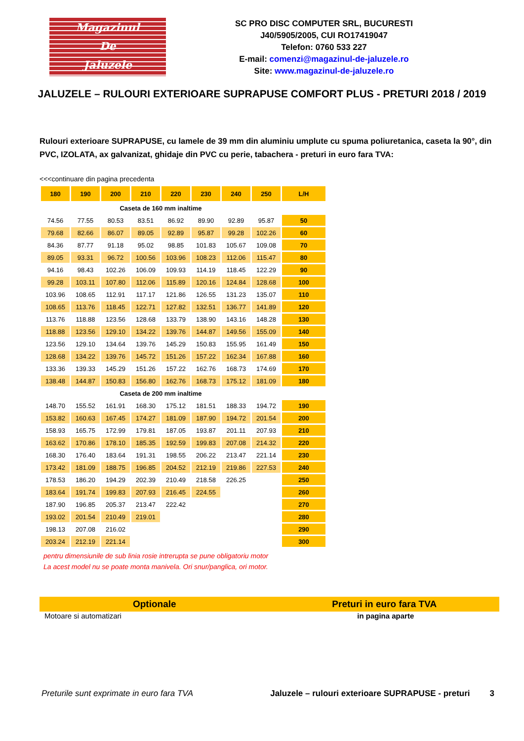Magazinul
De
Jaluzele
SC PRO DISC COMPUTER SRL, BUCURESTI
J40/5905/2005, CUI RO17419047
Telefon: 0760 533 227
E-mail: comenzi@magazinul-de-jaluzele.ro
Site: www.magazinul-de-jaluzele.ro
JALUZELE – RULOURI EXTERIOARE SUPRAPUSE COMFORT PLUS - PRETURI 2018 / 2019
Rulouri exterioare SUPRAPUSE, cu lamele de 39 mm din aluminiu umplute cu spuma poliuretanica, caseta la 90°, din PVC, IZOLATA, ax galvanizat, ghidaje din PVC cu perie, tabachera - preturi in euro fara TVA:
<<<continuare din pagina precedenta
| 180 | 190 | 200 | 210 | 220 | 230 | 240 | 250 | L/H |
| --- | --- | --- | --- | --- | --- | --- | --- | --- |
| Caseta de 160 mm inaltime | | | | | | | | |
| 74.56 | 77.55 | 80.53 | 83.51 | 86.92 | 89.90 | 92.89 | 95.87 | 50 |
| 79.68 | 82.66 | 86.07 | 89.05 | 92.89 | 95.87 | 99.28 | 102.26 | 60 |
| 84.36 | 87.77 | 91.18 | 95.02 | 98.85 | 101.83 | 105.67 | 109.08 | 70 |
| 89.05 | 93.31 | 96.72 | 100.56 | 103.96 | 108.23 | 112.06 | 115.47 | 80 |
| 94.16 | 98.43 | 102.26 | 106.09 | 109.93 | 114.19 | 118.45 | 122.29 | 90 |
| 99.28 | 103.11 | 107.80 | 112.06 | 115.89 | 120.16 | 124.84 | 128.68 | 100 |
| 103.96 | 108.65 | 112.91 | 117.17 | 121.86 | 126.55 | 131.23 | 135.07 | 110 |
| 108.65 | 113.76 | 118.45 | 122.71 | 127.82 | 132.51 | 136.77 | 141.89 | 120 |
| 113.76 | 118.88 | 123.56 | 128.68 | 133.79 | 138.90 | 143.16 | 148.28 | 130 |
| 118.88 | 123.56 | 129.10 | 134.22 | 139.76 | 144.87 | 149.56 | 155.09 | 140 |
| 123.56 | 129.10 | 134.64 | 139.76 | 145.29 | 150.83 | 155.95 | 161.49 | 150 |
| 128.68 | 134.22 | 139.76 | 145.72 | 151.26 | 157.22 | 162.34 | 167.88 | 160 |
| 133.36 | 139.33 | 145.29 | 151.26 | 157.22 | 162.76 | 168.73 | 174.69 | 170 |
| 138.48 | 144.87 | 150.83 | 156.80 | 162.76 | 168.73 | 175.12 | 181.09 | 180 |
| Caseta de 200 mm inaltime | | | | | | | | |
| 148.70 | 155.52 | 161.91 | 168.30 | 175.12 | 181.51 | 188.33 | 194.72 | 190 |
| 153.82 | 160.63 | 167.45 | 174.27 | 181.09 | 187.90 | 194.72 | 201.54 | 200 |
| 158.93 | 165.75 | 172.99 | 179.81 | 187.05 | 193.87 | 201.11 | 207.93 | 210 |
| 163.62 | 170.86 | 178.10 | 185.35 | 192.59 | 199.83 | 207.08 | 214.32 | 220 |
| 168.30 | 176.40 | 183.64 | 191.31 | 198.55 | 206.22 | 213.47 | 221.14 | 230 |
| 173.42 | 181.09 | 188.75 | 196.85 | 204.52 | 212.19 | 219.86 | 227.53 | 240 |
| 178.53 | 186.20 | 194.29 | 202.39 | 210.49 | 218.58 | 226.25 | | 250 |
| 183.64 | 191.74 | 199.83 | 207.93 | 216.45 | 224.55 | | | 260 |
| 187.90 | 196.85 | 205.37 | 213.47 | 222.42 | | | | 270 |
| 193.02 | 201.54 | 210.49 | 219.01 | | | | | 280 |
| 198.13 | 207.08 | 216.02 | | | | | | 290 |
| 203.24 | 212.19 | 221.14 | | | | | | 300 |
pentru dimensiunile de sub linia rosie intrerupta se pune obligatoriu motor
La acest model nu se poate monta manivela. Ori snur/panglica, ori motor.
Optionale Preturi in euro fara TVA
Motoare si automatizari in pagina aparte
Preturile sunt exprimate in euro fara TVA
Jaluzele – rulouri exterioare SUPRAPUSE - preturi
3